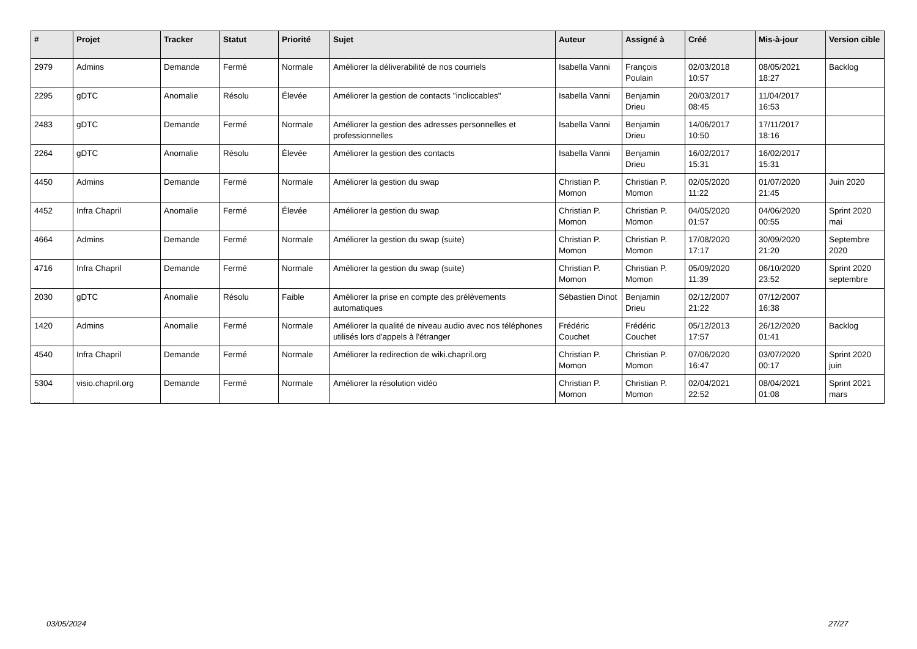| # | Projet | Tracker | Statut | Priorité | Sujet | Auteur | Assigné à | Créé | Mis-à-jour | Version cible |
| --- | --- | --- | --- | --- | --- | --- | --- | --- | --- | --- |
| 2979 | Admins | Demande | Fermé | Normale | Améliorer la déliverabilité de nos courriels | Isabella Vanni | François Poulain | 02/03/2018 10:57 | 08/05/2021 18:27 | Backlog |
| 2295 | gDTC | Anomalie | Résolu | Élevée | Améliorer la gestion de contacts "incliccables" | Isabella Vanni | Benjamin Drieu | 20/03/2017 08:45 | 11/04/2017 16:53 | |
| 2483 | gDTC | Demande | Fermé | Normale | Améliorer la gestion des adresses personnelles et professionnelles | Isabella Vanni | Benjamin Drieu | 14/06/2017 10:50 | 17/11/2017 18:16 | |
| 2264 | gDTC | Anomalie | Résolu | Élevée | Améliorer la gestion des contacts | Isabella Vanni | Benjamin Drieu | 16/02/2017 15:31 | 16/02/2017 15:31 | |
| 4450 | Admins | Demande | Fermé | Normale | Améliorer la gestion du swap | Christian P. Momon | Christian P. Momon | 02/05/2020 11:22 | 01/07/2020 21:45 | Juin 2020 |
| 4452 | Infra Chapril | Anomalie | Fermé | Élevée | Améliorer la gestion du swap | Christian P. Momon | Christian P. Momon | 04/05/2020 01:57 | 04/06/2020 00:55 | Sprint 2020 mai |
| 4664 | Admins | Demande | Fermé | Normale | Améliorer la gestion du swap (suite) | Christian P. Momon | Christian P. Momon | 17/08/2020 17:17 | 30/09/2020 21:20 | Septembre 2020 |
| 4716 | Infra Chapril | Demande | Fermé | Normale | Améliorer la gestion du swap (suite) | Christian P. Momon | Christian P. Momon | 05/09/2020 11:39 | 06/10/2020 23:52 | Sprint 2020 septembre |
| 2030 | gDTC | Anomalie | Résolu | Faible | Améliorer la prise en compte des prélèvements automatiques | Sébastien Dinot | Benjamin Drieu | 02/12/2007 21:22 | 07/12/2007 16:38 | |
| 1420 | Admins | Anomalie | Fermé | Normale | Améliorer la qualité de niveau audio avec nos téléphones utilisés lors d'appels à l'étranger | Frédéric Couchet | Frédéric Couchet | 05/12/2013 17:57 | 26/12/2020 01:41 | Backlog |
| 4540 | Infra Chapril | Demande | Fermé | Normale | Améliorer la redirection de wiki.chapril.org | Christian P. Momon | Christian P. Momon | 07/06/2020 16:47 | 03/07/2020 00:17 | Sprint 2020 juin |
| 5304 | visio.chapril.org | Demande | Fermé | Normale | Améliorer la résolution vidéo | Christian P. Momon | Christian P. Momon | 02/04/2021 22:52 | 08/04/2021 01:08 | Sprint 2021 mars |
...
03/05/2024 27/27